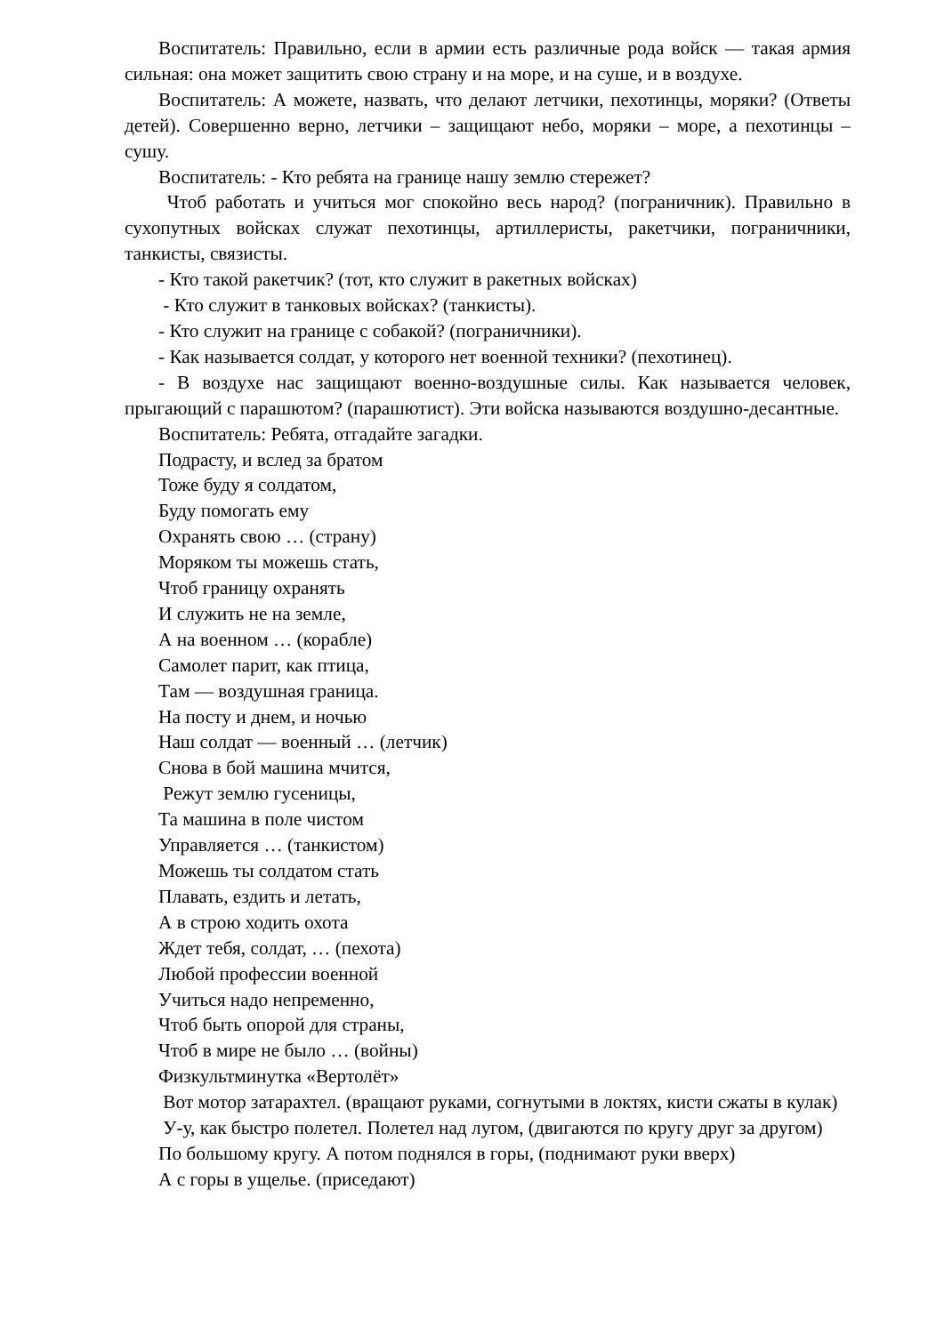Воспитатель: Правильно, если в армии есть различные рода войск — такая армия сильная: она может защитить свою страну и на море, и на суше, и в воздухе.
Воспитатель: А можете, назвать, что делают летчики, пехотинцы, моряки? (Ответы детей). Совершенно верно, летчики – защищают небо, моряки – море, а пехотинцы – сушу.
Воспитатель: - Кто ребята на границе нашу землю стережет?
Чтоб работать и учиться мог спокойно весь народ? (пограничник). Правильно в сухопутных войсках служат пехотинцы, артиллеристы, ракетчики, пограничники, танкисты, связисты.
- Кто такой ракетчик? (тот, кто служит в ракетных войсках)
- Кто служит в танковых войсках? (танкисты).
- Кто служит на границе с собакой? (пограничники).
- Как называется солдат, у которого нет военной техники? (пехотинец).
- В воздухе нас защищают военно-воздушные силы. Как называется человек, прыгающий с парашютом? (парашютист). Эти войска называются воздушно-десантные.
Воспитатель: Ребята, отгадайте загадки.
Подрасту, и вслед за братом
Тоже буду я солдатом,
Буду помогать ему
Охранять свою … (страну)
Моряком ты можешь стать,
Чтоб границу охранять
И служить не на земле,
А на военном … (корабле)
Самолет парит, как птица,
Там — воздушная граница.
На посту и днем, и ночью
Наш солдат — военный … (летчик)
Снова в бой машина мчится,
Режут землю гусеницы,
Та машина в поле чистом
Управляется … (танкистом)
Можешь ты солдатом стать
Плавать, ездить и летать,
А в строю ходить охота
Ждет тебя, солдат, … (пехота)
Любой профессии военной
Учиться надо непременно,
Чтоб быть опорой для страны,
Чтоб в мире не было … (войны)
Физкультминутка «Вертолёт»
Вот мотор затарахтел. (вращают руками, согнутыми в локтях, кисти сжаты в кулак)
У-у, как быстро полетел. Полетел над лугом, (двигаются по кругу друг за другом)
По большому кругу. А потом поднялся в горы, (поднимают руки вверх)
А с горы в ущелье. (приседают)